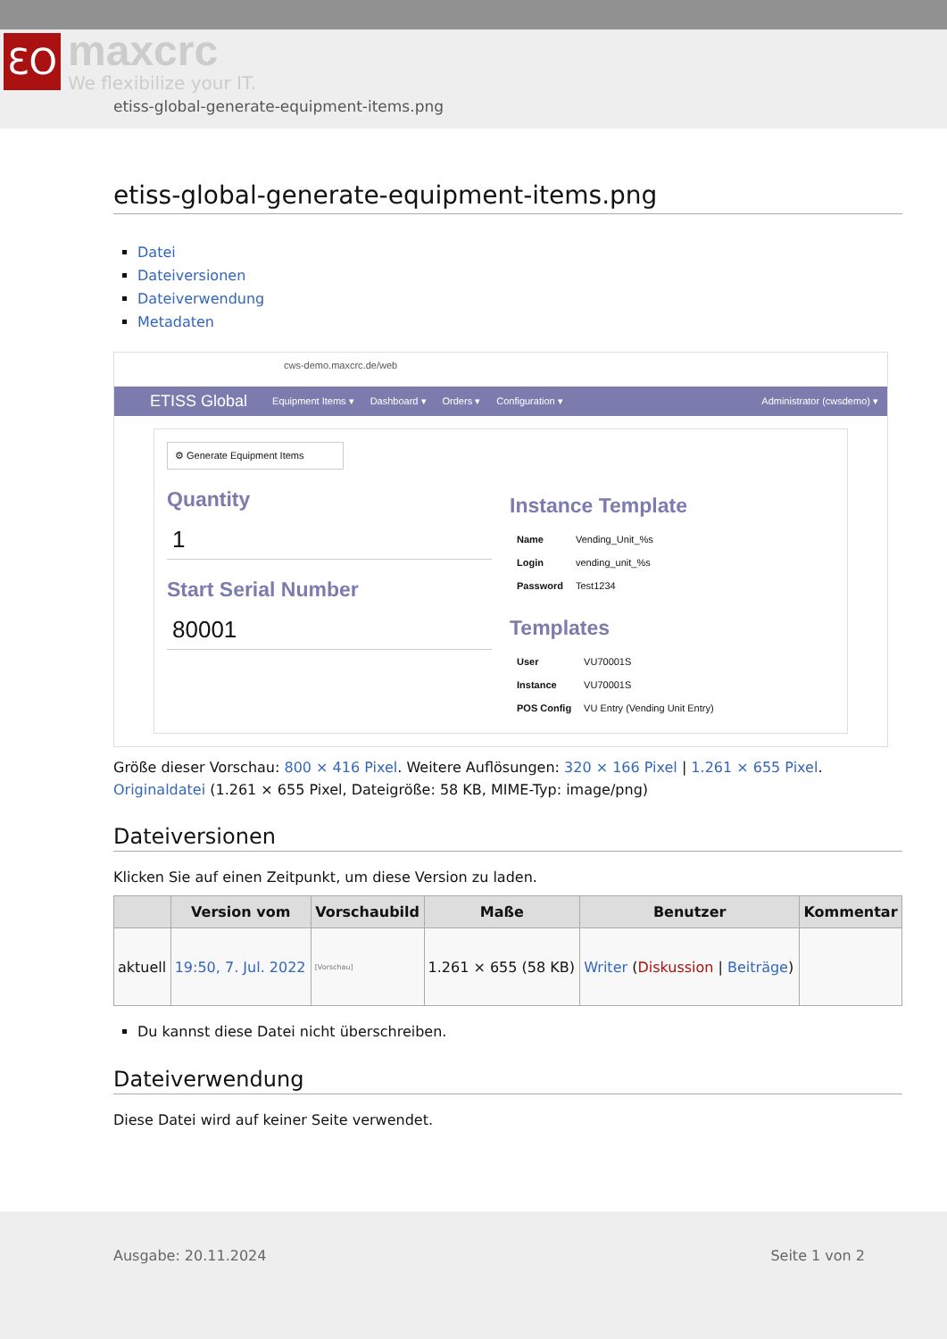ƐO
maxcrc
We flexibilize your IT.
etiss-global-generate-equipment-items.png
etiss-global-generate-equipment-items.png
Datei
Dateiversionen
Dateiverwendung
Metadaten
cws-demo.maxcrc.de/web
ETISS Global Equipment Items ▾ Dashboard ▾ Orders ▾ Configuration ▾ Administrator (cwsdemo) ▾
⚙ Generate Equipment Items
Quantity
1
Start Serial Number
80001
Instance Template
| Name | Vending_Unit_%s |
| Login | vending_unit_%s |
| Password | Test1234 |
Templates
| User | VU70001S |
| Instance | VU70001S |
| POS Config | VU Entry (Vending Unit Entry) |
Größe dieser Vorschau: 800 × 416 Pixel. Weitere Auflösungen: 320 × 166 Pixel | 1.261 × 655 Pixel.
Originaldatei (1.261 × 655 Pixel, Dateigröße: 58 KB, MIME-Typ: image/png)
Dateiversionen
Klicken Sie auf einen Zeitpunkt, um diese Version zu laden.
| | Version vom | Vorschaubild | Maße | Benutzer | Kommentar |
| --- | --- | --- | --- | --- | --- |
| aktuell | 19:50, 7. Jul. 2022 | [Vorschau] | 1.261 × 655 (58 KB) | Writer ( Diskussion / Beiträge ) | |
Du kannst diese Datei nicht überschreiben.
Dateiverwendung
Diese Datei wird auf keiner Seite verwendet.
Ausgabe: 20.11.2024 Seite 1 von 2